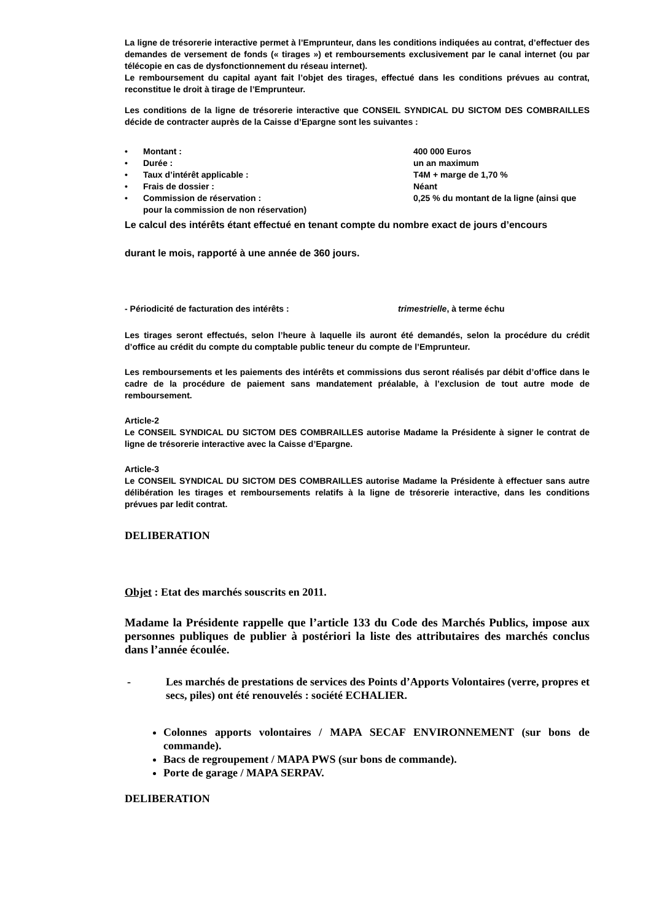La ligne de trésorerie interactive permet à l’Emprunteur, dans les conditions indiquées au contrat, d’effectuer des demandes de versement de fonds (« tirages ») et remboursements exclusivement par le canal internet (ou par télécopie en cas de dysfonctionnement du réseau internet).
Le remboursement du capital ayant fait l’objet des tirages, effectué dans les conditions prévues au contrat, reconstitue le droit à tirage de l’Emprunteur.
Les conditions de la ligne de trésorerie interactive que CONSEIL SYNDICAL DU SICTOM DES COMBRAILLES décide de contracter auprès de la Caisse d’Epargne sont les suivantes :
• Montant : 400 000 Euros
• Durée : un an maximum
• Taux d’intérêt applicable : T4M + marge de 1,70 %
• Frais de dossier : Néant
• Commission de réservation : 0,25 % du montant de la ligne (ainsi que
pour la commission de non réservation)
Le calcul des intérêts étant effectué en tenant compte du nombre exact de jours d’encours
durant le mois, rapporté à une année de 360 jours.
- Périodicité de facturation des intérêts : trimestrielle, à terme échu
Les tirages seront effectués, selon l’heure à laquelle ils auront été demandés, selon la procédure du crédit d’office au crédit du compte du comptable public teneur du compte de l’Emprunteur.
Les remboursements et les paiements des intérêts et commissions dus seront réalisés par débit d’office dans le cadre de la procédure de paiement sans mandatement préalable, à l’exclusion de tout autre mode de remboursement.
Article-2
Le CONSEIL SYNDICAL DU SICTOM DES COMBRAILLES autorise Madame la Présidente à signer le contrat de ligne de trésorerie interactive avec la Caisse d’Epargne.
Article-3
Le CONSEIL SYNDICAL DU SICTOM DES COMBRAILLES autorise Madame la Présidente à effectuer sans autre délibération les tirages et remboursements relatifs à la ligne de trésorerie interactive, dans les conditions prévues par ledit contrat.
DELIBERATION
Objet : Etat des marchés souscrits en 2011.
Madame la Présidente rappelle que l’article 133 du Code des Marchés Publics, impose aux personnes publiques de publier à postériori la liste des attributaires des marchés conclus dans l’année écoulée.
- Les marchés de prestations de services des Points d’Apports Volontaires (verre, propres et secs, piles) ont été renouvelés : société ECHALIER.
Colonnes apports volontaires / MAPA SECAF ENVIRONNEMENT (sur bons de commande).
Bacs de regroupement / MAPA PWS (sur bons de commande).
Porte de garage / MAPA SERPAV.
DELIBERATION